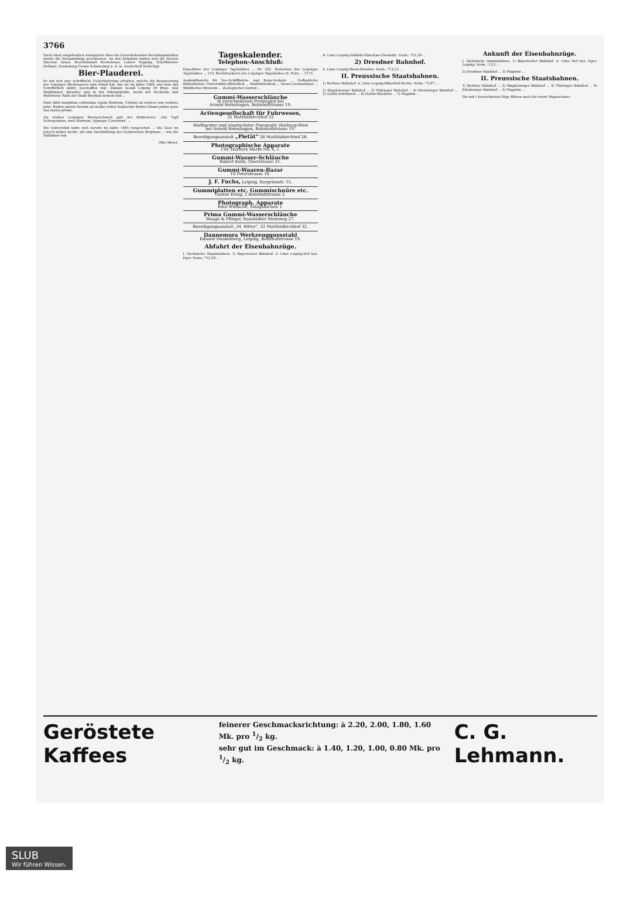3766
Nach einer eingehenden Aussprache über die bevorstehenden Reichstagswahlen wurde die Versammlung geschlossen. An den Debatten hatten sich die Herren Director Sauer, Rechtsanwalt Kretschmer, Lehrer Nipping, Schriftsteller Helland, Dramaturg Crome-Schwiening u. A. m. wiederholt betheiligt.
Bier-Plauderei.
Es hat sich eine schriftliche Ueberlieferung erhalten, welche die Besprechung der Leipziger Bierbrauerei zum Inhalt hat, wie sie im Jahre 1689, aus dem das Schriftstück datirt, beschaffen war. Damals besaß Leipzig 16 Brau- und Malzhäuser, darunter eins in der Nikolaistraße, worin der Hochedle und Wohlweise Rath der Stadt Broyhan brauen ließ ...
Dum bibit insipidum cultissima Lipsia Rastrum, Civibus ad rastros rem rediisse puto. Rastra parum faciunt ad mollia rostra Sophorum Rastra bibant potius quos sua rastra juvant.
Als uraltes Leipziger Biersprichwort galt der Knittelvers: „Ein Topf Scherpentum, zwei Rastrum, Spanque Coventum" ...
Die Universität hatte sich bereits im Jahre 1445 vorgesehen ... Die Gose ist jedoch weiter nichts, als eine Nachbildung des Goslarschen Broyhans ... wie die Döllnitzer hat.
Otto Moser.
Tageskalender.
Telephon-Anschluß:
Expedition des Leipziger Tageblattes ... Nr. 222. Redaction des Leipziger Tageblattes ... 153. Buchdruckerei des Leipziger Tageblattes (E. Polz) ... 1173.
Auskunftsstelle für See-Schifffahrts- und Reise-Verkehr ... Oeffentliche Bibliotheken: Universitäts-Bibliothek ... Stadtbibliothek ... Neues Gewandhaus ... Städtisches Museum ... Zoologischer Garten ...
Gummi-Wasserschläuche
in verschiedenen Preislagen bei
Arnold Reinshagen, Bahnhofstrasse 19.
Actiengesellschaft für Fuhrwesen,
32 Matthäikirchhof 32
Haltbarster und elastischster Pneumatic Harburg-Wien
bei Arnold Reinshagen, Bahnhofstrasse 19.
Beerdigungsanstalt „Pietät" 28 Matthäikirchhof 28.
Photographische Apparate
Chr. Harbers Markt No. 6, I.
Gummi-Wasser-Schläuche
Robert Kolm, Querstrasse 31.
Gummi-Waaren-Bazar
10 Peterstrasse 10.
J. F. Fuchs, Leipzig, Kurprinzstr. 15.
Gummiplatten etc. Gummischnüre etc.
Gustav Krieg, 2 Bahnhofstrasse 2.
Photograph. Apparate
Emil Wünsche, Salzgässchen 1.
Prima Gummi-Wasserschläuche
Waage & Pflüger, Ranstädter Steinweg 27.
Beerdigungsanstalt „M. Ritter", 32 Matthäikirchhof 32.
Dannemora Werkzeuggussstahl
Eduard Dunkelberg, Leipzig, Bahnhofstrasse 19.
Abfahrt der Eisenbahnzüge.
I. Sächsische Staatsbahnen. 1) Bayerischer Bahnhof. A. Linie Leipzig-Hof bez. Eger. Vorm.: *12,29 ...
D. Linie Leipzig-Gößnitz-Glauchau-Chemnitz. Vorm.: *12,29 ...
2) Dresdner Bahnhof.
A. Linie Leipzig-Riesa-Dresden. Vorm.: *12,12 ...
II. Preussische Staatsbahnen.
1) Berliner Bahnhof. A. Linie Leipzig-Bitterfeld-Berlin. Vorm.: *3,47 ...
2) Magdeburger Bahnhof ... 3) Thüringer Bahnhof ... 4) Eilenburger Bahnhof ... 5) Gohlis-Eutritzsch ... 6) Gohlis-Möckern ... 7) Plagwitz ...
Ankunft der Eisenbahnzüge.
I. Sächsische Staatsbahnen. 1) Bayerischer Bahnhof. A. Linie Hof bez. Eger-Leipzig. Vorm.: 12,5 ...
2) Dresdner Bahnhof ... 3) Plagwitz ...
II. Preussische Staatsbahnen.
1) Berliner Bahnhof ... 2) Magdeburger Bahnhof ... 3) Thüringer Bahnhof ... 4) Eilenburger Bahnhof ... 5) Plagwitz ...
Die mit † bezeichneten Züge führen auch die vierte Wagenclasse.
Geröstete Kaffees
feinerer Geschmacksrichtung: à 2.20, 2.00, 1.80, 1.60 Mk. pro 1/2 kg.
sehr gut im Geschmack: à 1.40, 1.20, 1.00, 0.80 Mk. pro 1/2 kg.
C. G. Lehmann.
SLUB
Wir führen Wissen.